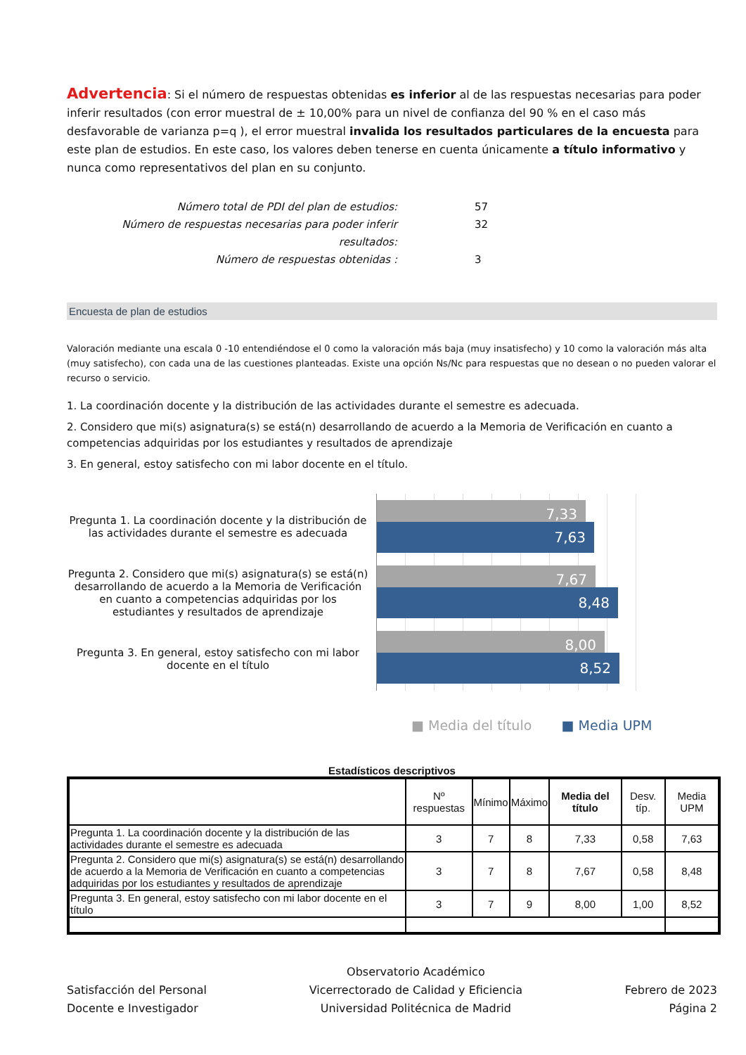Advertencia: Si el número de respuestas obtenidas es inferior al de las respuestas necesarias para poder inferir resultados (con error muestral de ± 10,00% para un nivel de confianza del 90 % en el caso más desfavorable de varianza p=q ), el error muestral invalida los resultados particulares de la encuesta para este plan de estudios. En este caso, los valores deben tenerse en cuenta únicamente a título informativo y nunca como representativos del plan en su conjunto.
Número total de PDI del plan de estudios:
57
Número de respuestas necesarias para poder inferir resultados:
32
Número de respuestas obtenidas :
3
Encuesta de plan de estudios
Valoración mediante una escala 0 -10 entendiéndose el 0 como la valoración más baja (muy insatisfecho) y 10 como la valoración más alta (muy satisfecho), con cada una de las cuestiones planteadas. Existe una opción Ns/Nc para respuestas que no desean o no pueden valorar el recurso o servicio.
1. La coordinación docente y la distribución de las actividades durante el semestre es adecuada.
2. Considero que mi(s) asignatura(s) se está(n) desarrollando de acuerdo a la Memoria de Verificación en cuanto a competencias adquiridas por los estudiantes y resultados de aprendizaje
3. En general, estoy satisfecho con mi labor docente en el título.
Pregunta 1. La coordinación docente y la distribución de las actividades durante el semestre es adecuada
Pregunta 2. Considero que mi(s) asignatura(s) se está(n) desarrollando de acuerdo a la Memoria de Verificación en cuanto a competencias adquiridas por los estudiantes y resultados de aprendizaje
Pregunta 3. En general, estoy satisfecho con mi labor docente en el título
7,33
7,63
7,67
8,48
8,00
8,52
■ Media del título ■ Media UPM
Estadísticos descriptivos
| | Nº respuestas | Mínimo | Máximo | Media del título | Desv. típ. | Media UPM |
| --- | --- | --- | --- | --- | --- | --- |
| Pregunta 1. La coordinación docente y la distribución de las actividades durante el semestre es adecuada | 3 | 7 | 8 | 7,33 | 0,58 | 7,63 |
| Pregunta 2. Considero que mi(s) asignatura(s) se está(n) desarrollando de acuerdo a la Memoria de Verificación en cuanto a competencias adquiridas por los estudiantes y resultados de aprendizaje | 3 | 7 | 8 | 7,67 | 0,58 | 8,48 |
| Pregunta 3. En general, estoy satisfecho con mi labor docente en el título | 3 | 7 | 9 | 8,00 | 1,00 | 8,52 |
Satisfacción del Personal
Docente e Investigador
Observatorio Académico
Vicerrectorado de Calidad y Eficiencia
Universidad Politécnica de Madrid
Febrero de 2023
Página 2